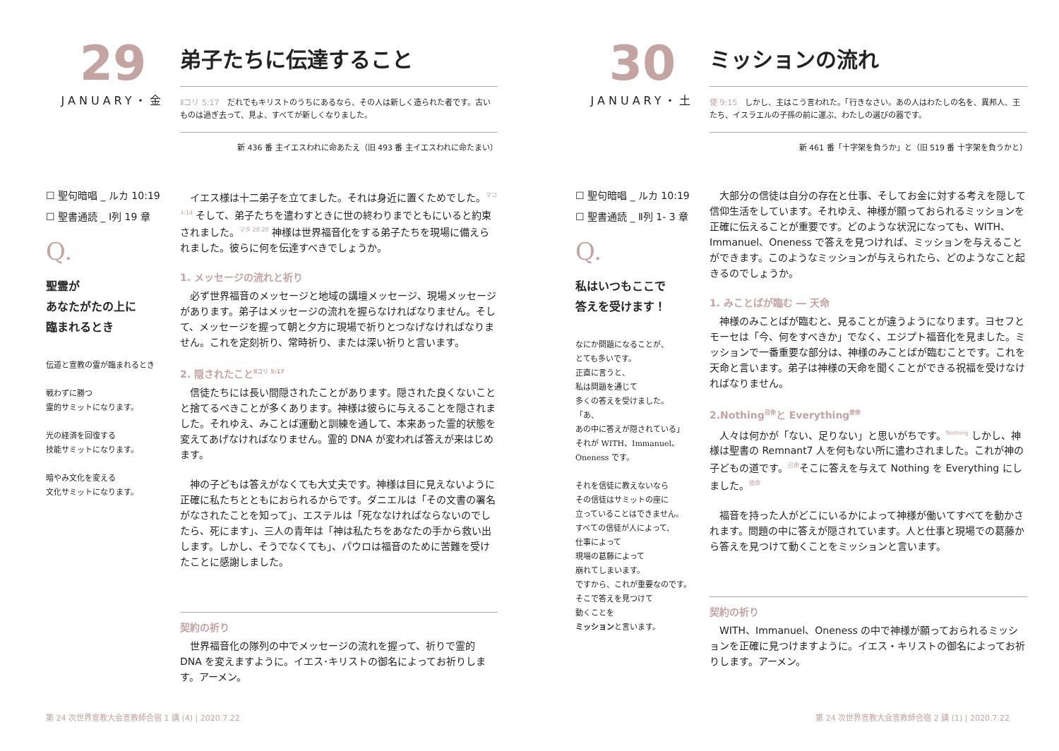29
JANUARY・金
弟子たちに伝達すること
Ⅱコリ 5:17　だれでもキリストのうちにあるなら、その人は新しく造られた者です。古いものは過ぎ去って、見よ、すべてが新しくなりました。
新 436 番 主イエスわれに命あたえ（旧 493 番 主イエスわれに命たまい）
☐ 聖句暗唱 _ ルカ 10:19
☐ 聖書通読 _ Ⅰ列 19 章
Q.
聖霊が
あなたがたの上に
臨まれるとき
伝道と宣教の霊が臨まれるとき
戦わずに勝つ
霊的サミットになります。
光の経済を回復する
技能サミットになります。
暗やみ文化を変える
文化サミットになります。
　イエス様は十二弟子を立てました。それは身近に置くためでした。<sup>マコ 3:14</sup> そして、弟子たちを遣わすときに世の終わりまでともにいると約束されました。<sup>マタ 28:20</sup> 神様は世界福音化をする弟子たちを現場に備えられました。彼らに何を伝達すべきでしょうか。
1. メッセージの流れと祈り
　必ず世界福音のメッセージと地域の講壇メッセージ、現場メッセージがあります。弟子はメッセージの流れを握らなければなりません。そして、メッセージを握って朝と夕方に現場で祈りとつなげなければなりません。これを定刻祈り、常時祈り、または深い祈りと言います。
2. 隠されたこと<sup>Ⅱコリ 5:17</sup>
　信徒たちには長い間隠されたことがあります。隠された良くないことと捨てるべきことが多くあります。神様は彼らに与えることを隠されました。それゆえ、みことば運動と訓練を通して、本来あった霊的状態を変えてあげなければなりません。霊的 DNA が変われば答えが来はじめます。
　神の子どもは答えがなくても大丈夫です。神様は目に見えないように正確に私たちとともにおられるからです。ダニエルは「その文書の署名がなされたことを知って」、エステルは「死ななければならないのでしたら、死にます」、三人の青年は「神は私たちをあなたの手から救い出します。しかし、そうでなくても」、パウロは福音のために苦難を受けたことに感謝しました。
契約の祈り
　世界福音化の隊列の中でメッセージの流れを握って、祈りで霊的 DNA を変えますように。イエス･キリストの御名によってお祈りします。アーメン。
第 24 次世界宣教大会宣教師合宿 1 講 (4) | 2020.7.22
30
JANUARY・土
ミッションの流れ
使 9:15　しかし、主はこう言われた。「行きなさい。あの人はわたしの名を、異邦人、王たち、イスラエルの子孫の前に運ぶ、わたしの選びの器です。
新 461 番「十字架を負うか」と（旧 519 番 十字架を負うかと）
☐ 聖句暗唱 _ ルカ 10:19
☐ 聖書通読 _ Ⅱ列 1- 3 章
Q.
私はいつもここで
答えを受けます！
なにか問題になることが、
とても多いです。
正直に言うと、
私は問題を通じて
多くの答えを受けました。
「あ、
あの中に答えが隠されている」
それが WITH、Immanuel、
Oneness です。
それを信徒に教えないなら
その信徒はサミットの座に
立っていることはできません。
すべての信徒が人によって、
仕事によって
現場の葛藤によって
崩れてしまいます。
ですから、これが重要なのです。
そこで答えを見つけて
動くことを
ミッションと言います。
　大部分の信徒は自分の存在と仕事、そしてお金に対する考えを隠して信仰生活をしています。それゆえ、神様が願っておられるミッションを正確に伝えることが重要です。どのような状況になっても、WITH、Immanuel、Oneness で答えを見つければ、ミッションを与えることができます。このようなミッションが与えられたら、どのようなこと起きるのでしょうか。
1. みことばが臨む ― 天命
　神様のみことばが臨むと、見ることが違うようになります。ヨセフとモーセは「今、何をすべきか」でなく、エジプト福音化を見ました。ミッションで一番重要な部分は、神様のみことばが臨むことです。これを天命と言います。弟子は神様の天命を聞くことができる祝福を受けなければなりません。
2.Nothing<sup>召命</sup>と Everything<sup>使命</sup>
　人々は何かが「ない、足りない」と思いがちです。<sup>Nothing</sup> しかし、神様は聖書の Remnant7 人を何もない所に遣わされました。これが神の子どもの道です。<sup>召命</sup>そこに答えを与えて Nothing を Everything にしました。<sup>使命</sup>
　福音を持った人がどこにいるかによって神様が働いてすべてを動かされます。問題の中に答えが隠されています。人と仕事と現場での葛藤から答えを見つけて動くことをミッションと言います。
契約の祈り
　WITH、Immanuel、Oneness の中で神様が願っておられるミッションを正確に見つけますように。イエス・キリストの御名によってお祈りします。アーメン。
第 24 次世界宣教大会宣教師合宿 2 講 (1) | 2020.7.22